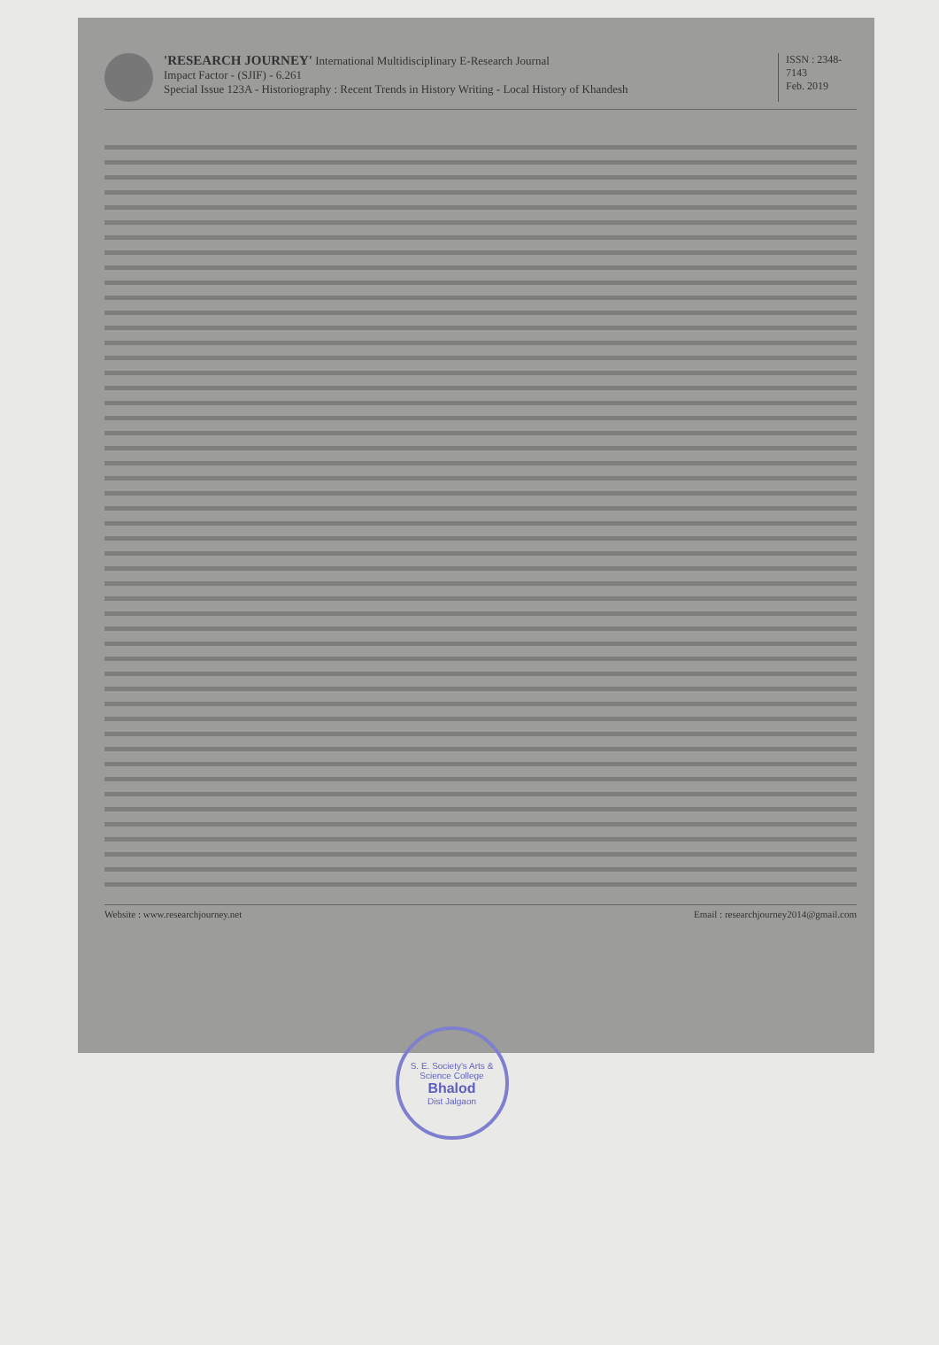'RESEARCH JOURNEY' International Multidisciplinary E-Research Journal
Impact Factor - (SJIF) - 6.261
Special Issue 123A - Historiography : Recent Trends in History Writing - Local History of Khandesh
ISSN : 2348-7143
Feb. 2019
Website : www.researchjourney.net Email : researchjourney2014@gmail.com
S. E. Society's Arts & Science College
Bhalod
Dist Jalgaon